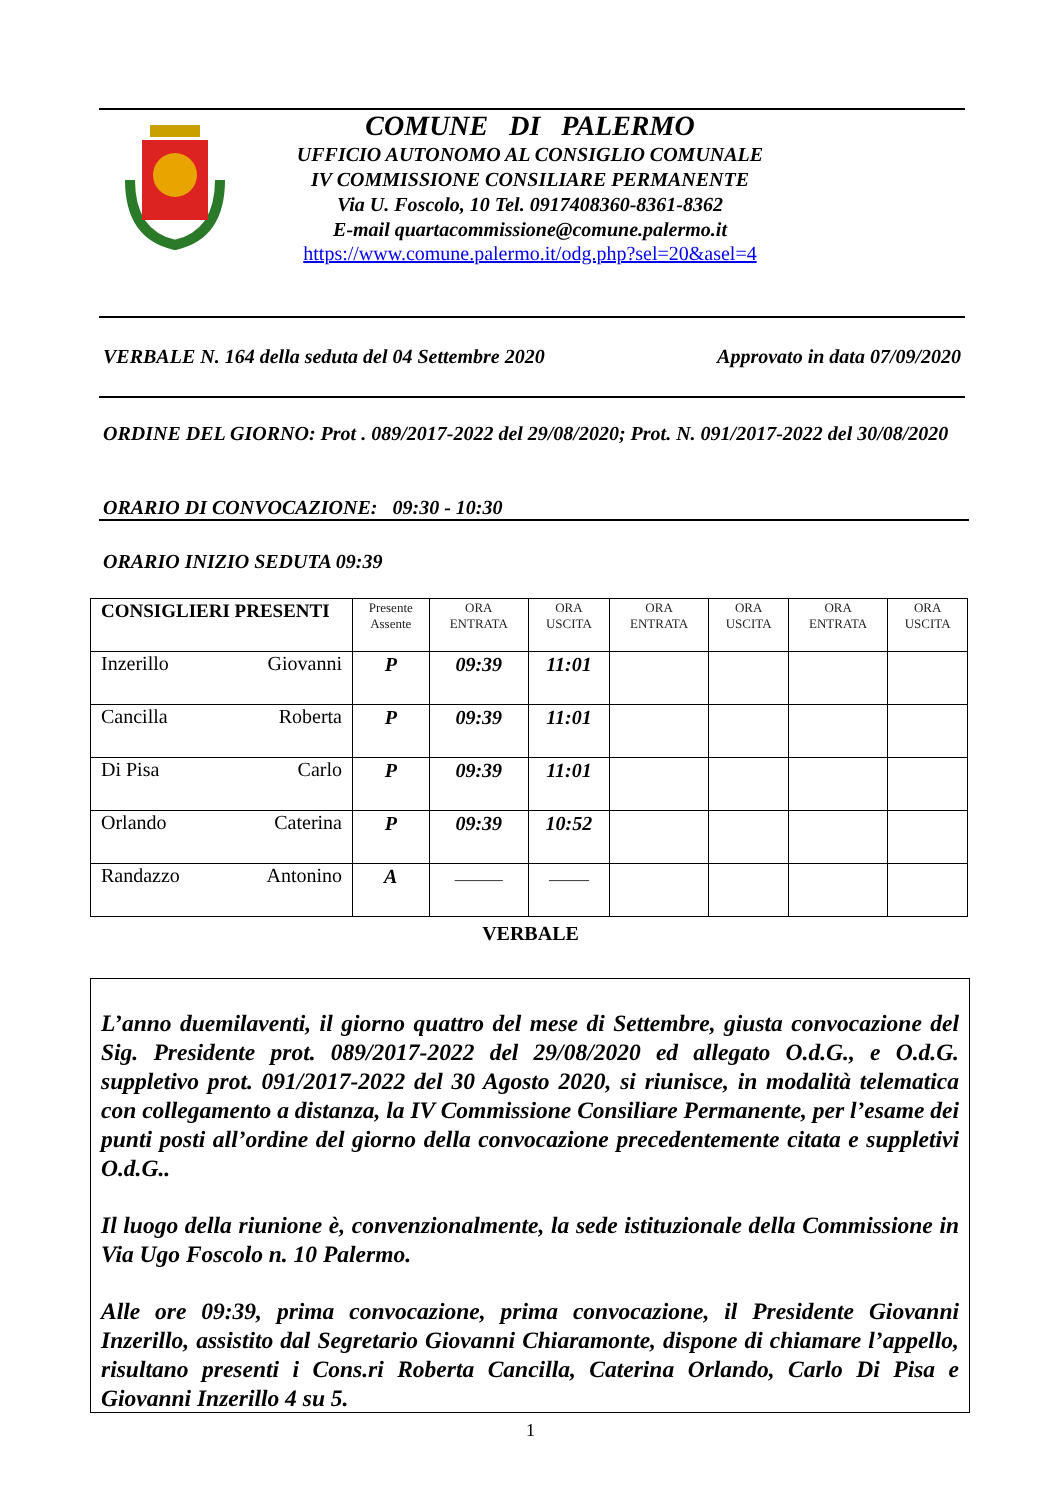COMUNE DI PALERMO
UFFICIO AUTONOMO AL CONSIGLIO COMUNALE
IV COMMISSIONE CONSILIARE PERMANENTE
Via U. Foscolo, 10 Tel. 0917408360-8361-8362
E-mail quartacommissione@comune.palermo.it
https://www.comune.palermo.it/odg.php?sel=20&asel=4
VERBALE N. 164 della seduta del 04 Settembre 2020 Approvato in data 07/09/2020
ORDINE DEL GIORNO: Prot . 089/2017-2022 del 29/08/2020; Prot. N. 091/2017-2022 del 30/08/2020
ORARIO DI CONVOCAZIONE: 09:30 - 10:30
ORARIO INIZIO SEDUTA 09:39
| CONSIGLIERI PRESENTI | Presente Assente | ORA ENTRATA | ORA USCITA | ORA ENTRATA | ORA USCITA | ORA ENTRATA | ORA USCITA |
| --- | --- | --- | --- | --- | --- | --- | --- |
| Inzerillo Giovanni | P | 09:39 | 11:01 | | | | |
| Cancilla Roberta | P | 09:39 | 11:01 | | | | |
| Di Pisa Carlo | P | 09:39 | 11:01 | | | | |
| Orlando Caterina | P | 09:39 | 10:52 | | | | |
| Randazzo Antonino | A | ______ | _____ | | | | |
VERBALE
L’anno duemilaventi, il giorno quattro del mese di Settembre, giusta convocazione del Sig. Presidente prot. 089/2017-2022 del 29/08/2020 ed allegato O.d.G., e O.d.G. suppletivo prot. 091/2017-2022 del 30 Agosto 2020, si riunisce, in modalità telematica con collegamento a distanza, la IV Commissione Consiliare Permanente, per l’esame dei punti posti all’ordine del giorno della convocazione precedentemente citata e suppletivi O.d.G..
Il luogo della riunione è, convenzionalmente, la sede istituzionale della Commissione in Via Ugo Foscolo n. 10 Palermo.
Alle ore 09:39, prima convocazione, prima convocazione, il Presidente Giovanni Inzerillo, assistito dal Segretario Giovanni Chiaramonte, dispone di chiamare l’appello, risultano presenti i Cons.ri Roberta Cancilla, Caterina Orlando, Carlo Di Pisa e Giovanni Inzerillo 4 su 5.
1